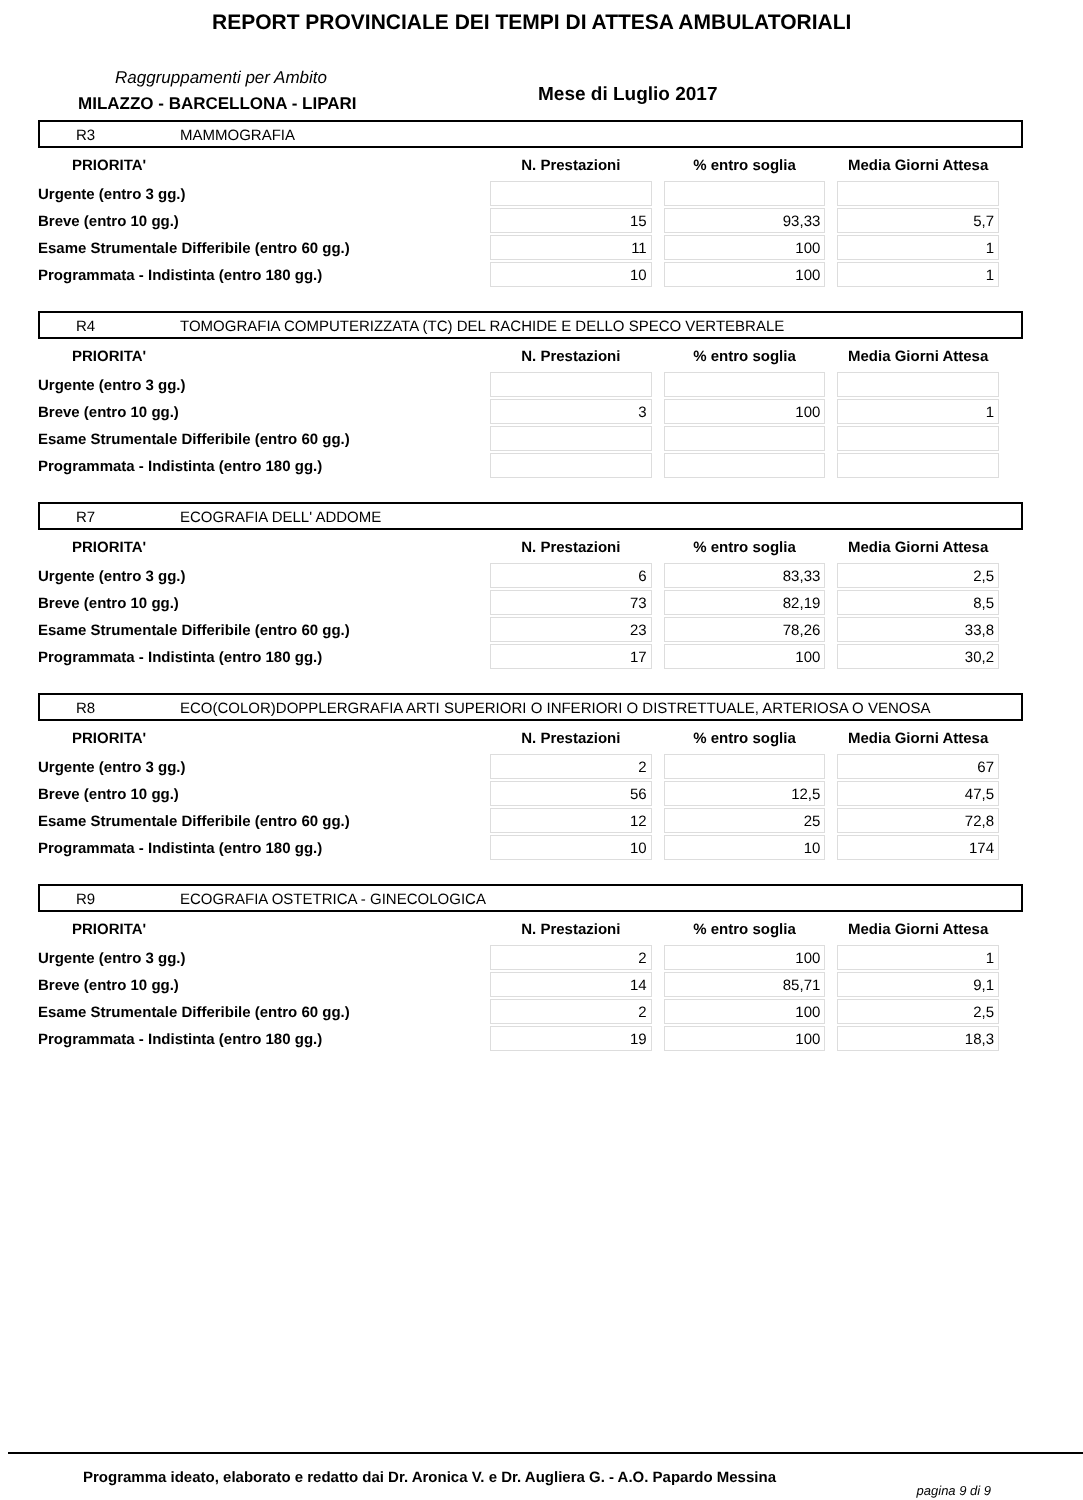REPORT PROVINCIALE DEI TEMPI DI ATTESA AMBULATORIALI
Raggruppamenti per Ambito
MILAZZO - BARCELLONA - LIPARI Mese di Luglio 2017
R3 MAMMOGRAFIA
| PRIORITA' | N. Prestazioni | % entro soglia | Media Giorni Attesa |
| --- | --- | --- | --- |
| Urgente (entro 3 gg.) | | | |
| Breve (entro 10 gg.) | 15 | 93,33 | 5,7 |
| Esame Strumentale Differibile (entro 60 gg.) | 11 | 100 | 1 |
| Programmata - Indistinta (entro 180 gg.) | 10 | 100 | 1 |
R4 TOMOGRAFIA COMPUTERIZZATA (TC) DEL RACHIDE E DELLO SPECO VERTEBRALE
| PRIORITA' | N. Prestazioni | % entro soglia | Media Giorni Attesa |
| --- | --- | --- | --- |
| Urgente (entro 3 gg.) | | | |
| Breve (entro 10 gg.) | 3 | 100 | 1 |
| Esame Strumentale Differibile (entro 60 gg.) | | | |
| Programmata - Indistinta (entro 180 gg.) | | | |
R7 ECOGRAFIA DELL' ADDOME
| PRIORITA' | N. Prestazioni | % entro soglia | Media Giorni Attesa |
| --- | --- | --- | --- |
| Urgente (entro 3 gg.) | 6 | 83,33 | 2,5 |
| Breve (entro 10 gg.) | 73 | 82,19 | 8,5 |
| Esame Strumentale Differibile (entro 60 gg.) | 23 | 78,26 | 33,8 |
| Programmata - Indistinta (entro 180 gg.) | 17 | 100 | 30,2 |
R8 ECO(COLOR)DOPPLERGRAFIA ARTI SUPERIORI O INFERIORI O DISTRETTUALE, ARTERIOSA O VENOSA
| PRIORITA' | N. Prestazioni | % entro soglia | Media Giorni Attesa |
| --- | --- | --- | --- |
| Urgente (entro 3 gg.) | 2 | | 67 |
| Breve (entro 10 gg.) | 56 | 12,5 | 47,5 |
| Esame Strumentale Differibile (entro 60 gg.) | 12 | 25 | 72,8 |
| Programmata - Indistinta (entro 180 gg.) | 10 | 10 | 174 |
R9 ECOGRAFIA OSTETRICA - GINECOLOGICA
| PRIORITA' | N. Prestazioni | % entro soglia | Media Giorni Attesa |
| --- | --- | --- | --- |
| Urgente (entro 3 gg.) | 2 | 100 | 1 |
| Breve (entro 10 gg.) | 14 | 85,71 | 9,1 |
| Esame Strumentale Differibile (entro 60 gg.) | 2 | 100 | 2,5 |
| Programmata - Indistinta (entro 180 gg.) | 19 | 100 | 18,3 |
Programma ideato, elaborato e redatto dai Dr. Aronica V. e Dr. Augliera G. - A.O. Papardo Messina
pagina 9 di 9